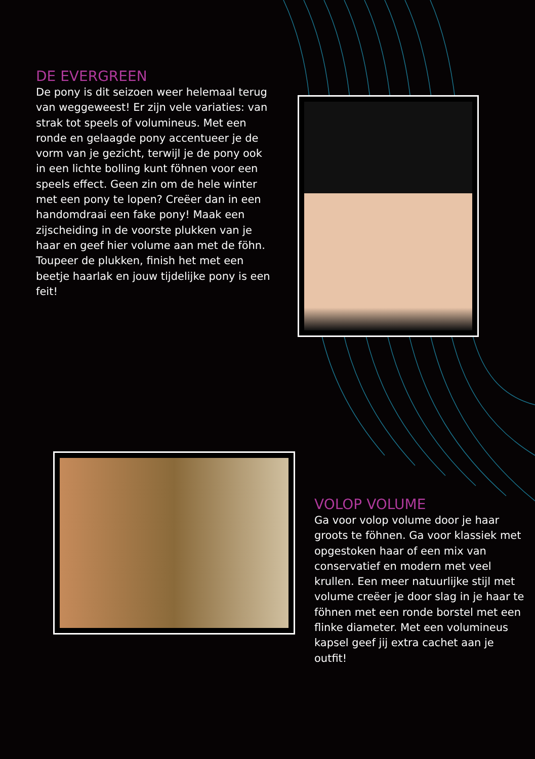DE EVERGREEN
De pony is dit seizoen weer helemaal terug van weggeweest! Er zijn vele variaties: van strak tot speels of volumineus. Met een ronde en gelaagde pony accentueer je de vorm van je gezicht, terwijl je de pony ook in een lichte bolling kunt föhnen voor een speels effect. Geen zin om de hele winter met een pony te lopen? Creëer dan in een handomdraai een fake pony! Maak een zijscheiding in de voorste plukken van je haar en geef hier volume aan met de föhn. Toupeer de plukken, finish het met een beetje haarlak en jouw tijdelijke pony is een feit!
VOLOP VOLUME
Ga voor volop volume door je haar groots te föhnen. Ga voor klassiek met opgestoken haar of een mix van conservatief en modern met veel krullen. Een meer natuurlijke stijl met volume creëer je door slag in je haar te föhnen met een ronde borstel met een flinke diameter. Met een volumineus kapsel geef jij extra cachet aan je outfit!